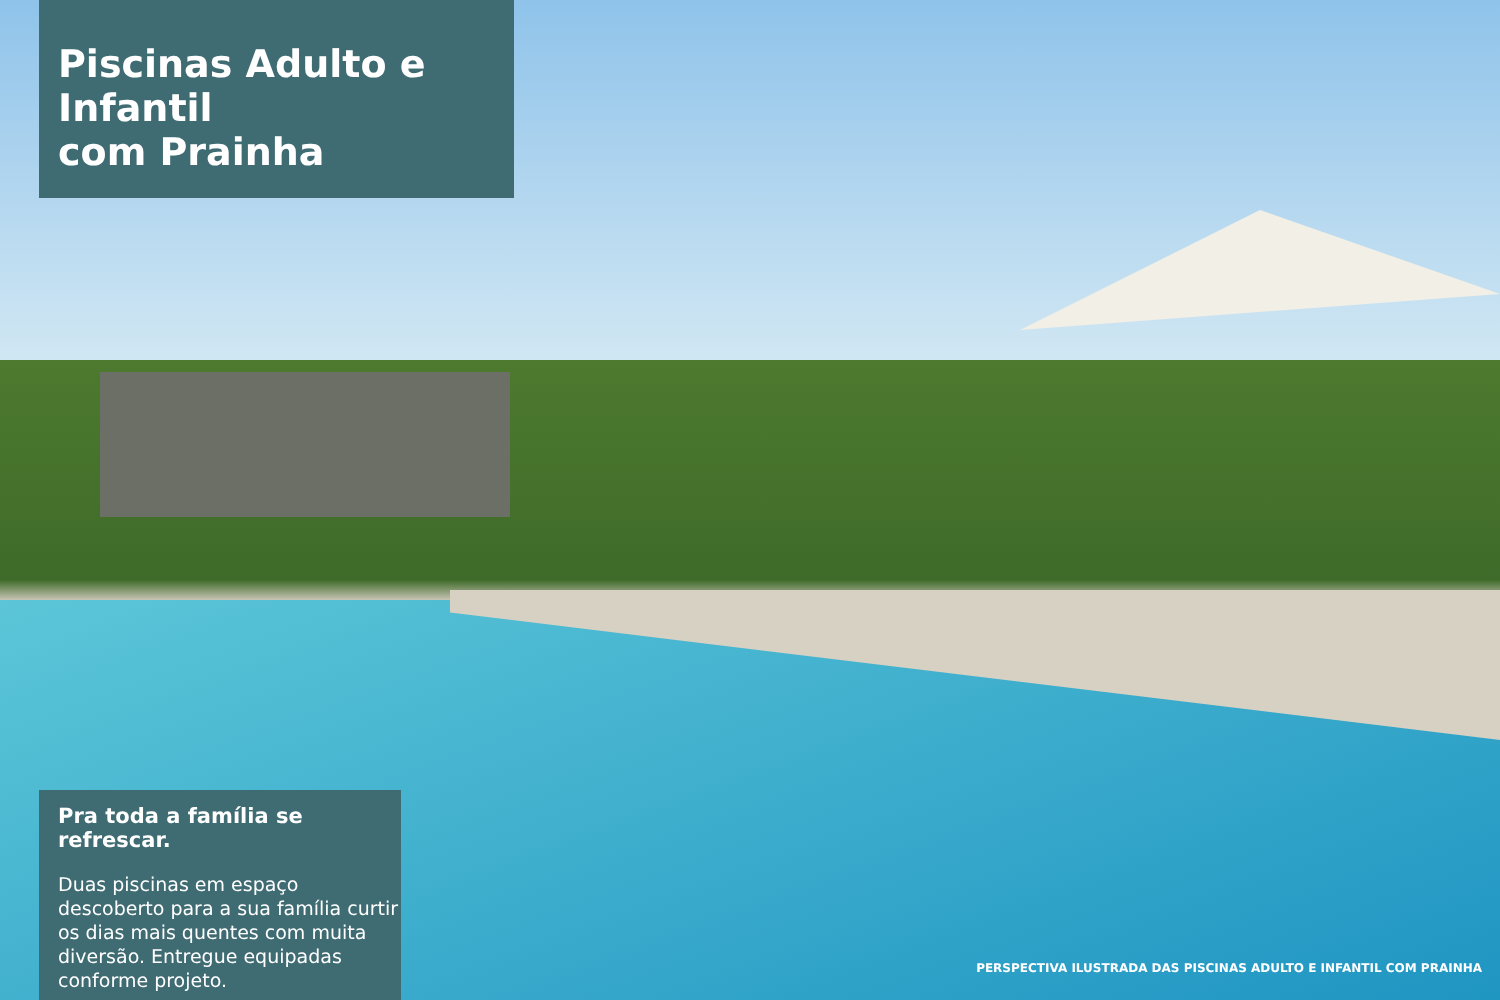Piscinas Adulto e Infantil
com Prainha
Pra toda a família se refrescar.
Duas piscinas em espaço descoberto para a sua família curtir os dias mais quentes com muita diversão. Entregue equipadas conforme projeto.
PERSPECTIVA ILUSTRADA DAS PISCINAS ADULTO E INFANTIL COM PRAINHA